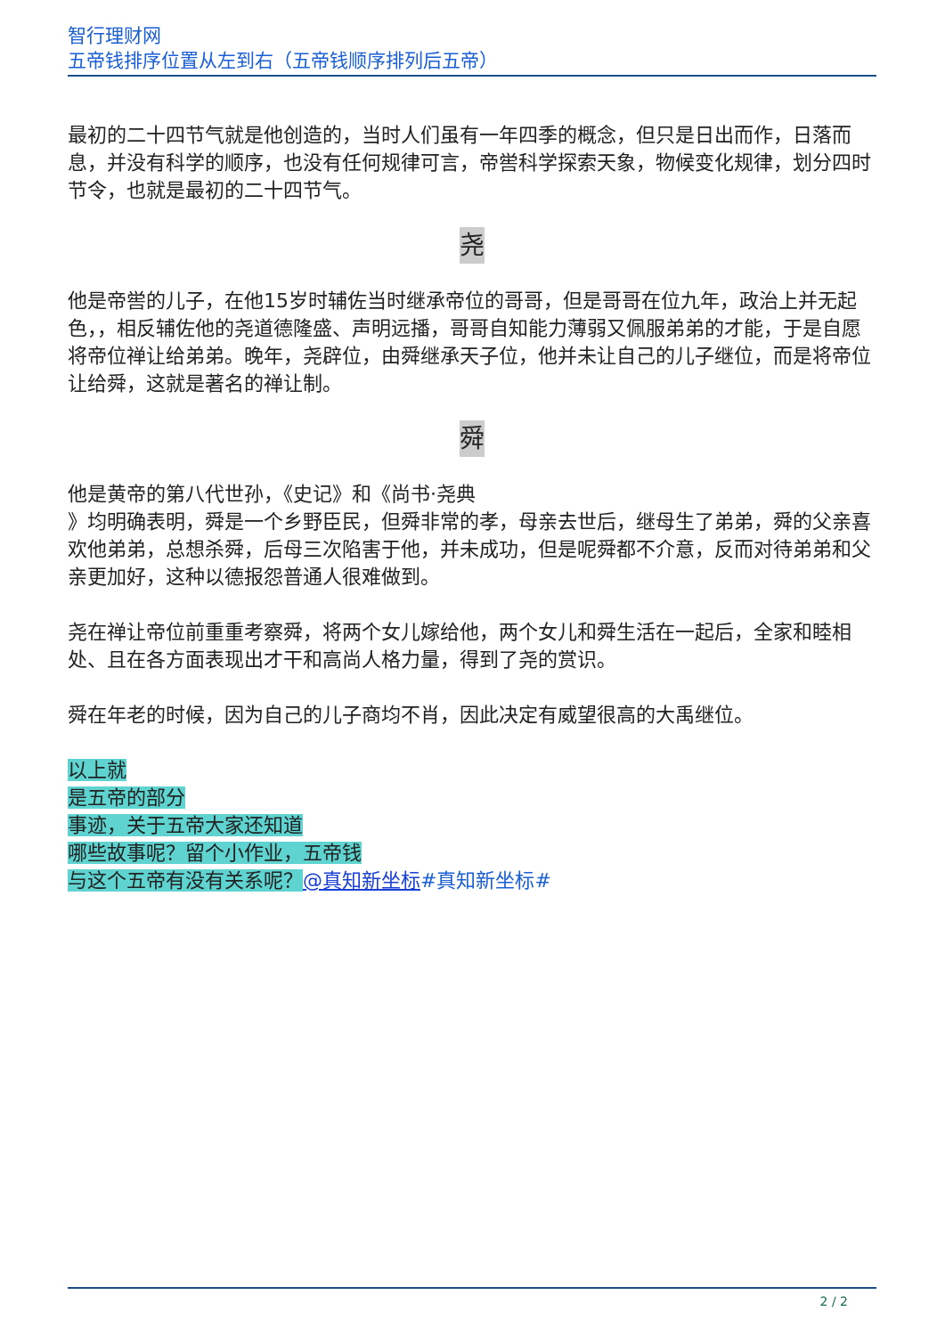智行理财网
五帝钱排序位置从左到右（五帝钱顺序排列后五帝）
最初的二十四节气就是他创造的，当时人们虽有一年四季的概念，但只是日出而作，日落而息，并没有科学的顺序，也没有任何规律可言，帝喾科学探索天象，物候变化规律，划分四时节令，也就是最初的二十四节气。
尧
他是帝喾的儿子，在他15岁时辅佐当时继承帝位的哥哥，但是哥哥在位九年，政治上并无起色，，相反辅佐他的尧道德隆盛、声明远播，哥哥自知能力薄弱又佩服弟弟的才能，于是自愿将帝位禅让给弟弟。晚年，尧辟位，由舜继承天子位，他并未让自己的儿子继位，而是将帝位让给舜，这就是著名的禅让制。
舜
他是黄帝的第八代世孙，《史记》和《尚书·尧典
》均明确表明，舜是一个乡野臣民，但舜非常的孝，母亲去世后，继母生了弟弟，舜的父亲喜欢他弟弟，总想杀舜，后母三次陷害于他，并未成功，但是呢舜都不介意，反而对待弟弟和父亲更加好，这种以德报怨普通人很难做到。
尧在禅让帝位前重重考察舜，将两个女儿嫁给他，两个女儿和舜生活在一起后，全家和睦相处、且在各方面表现出才干和高尚人格力量，得到了尧的赏识。
舜在年老的时候，因为自己的儿子商均不肖，因此决定有威望很高的大禹继位。
以上就
是五帝的部分
事迹，关于五帝大家还知道
哪些故事呢？留个小作业，五帝钱
与这个五帝有没有关系呢？@真知新坐标#真知新坐标#
2 / 2